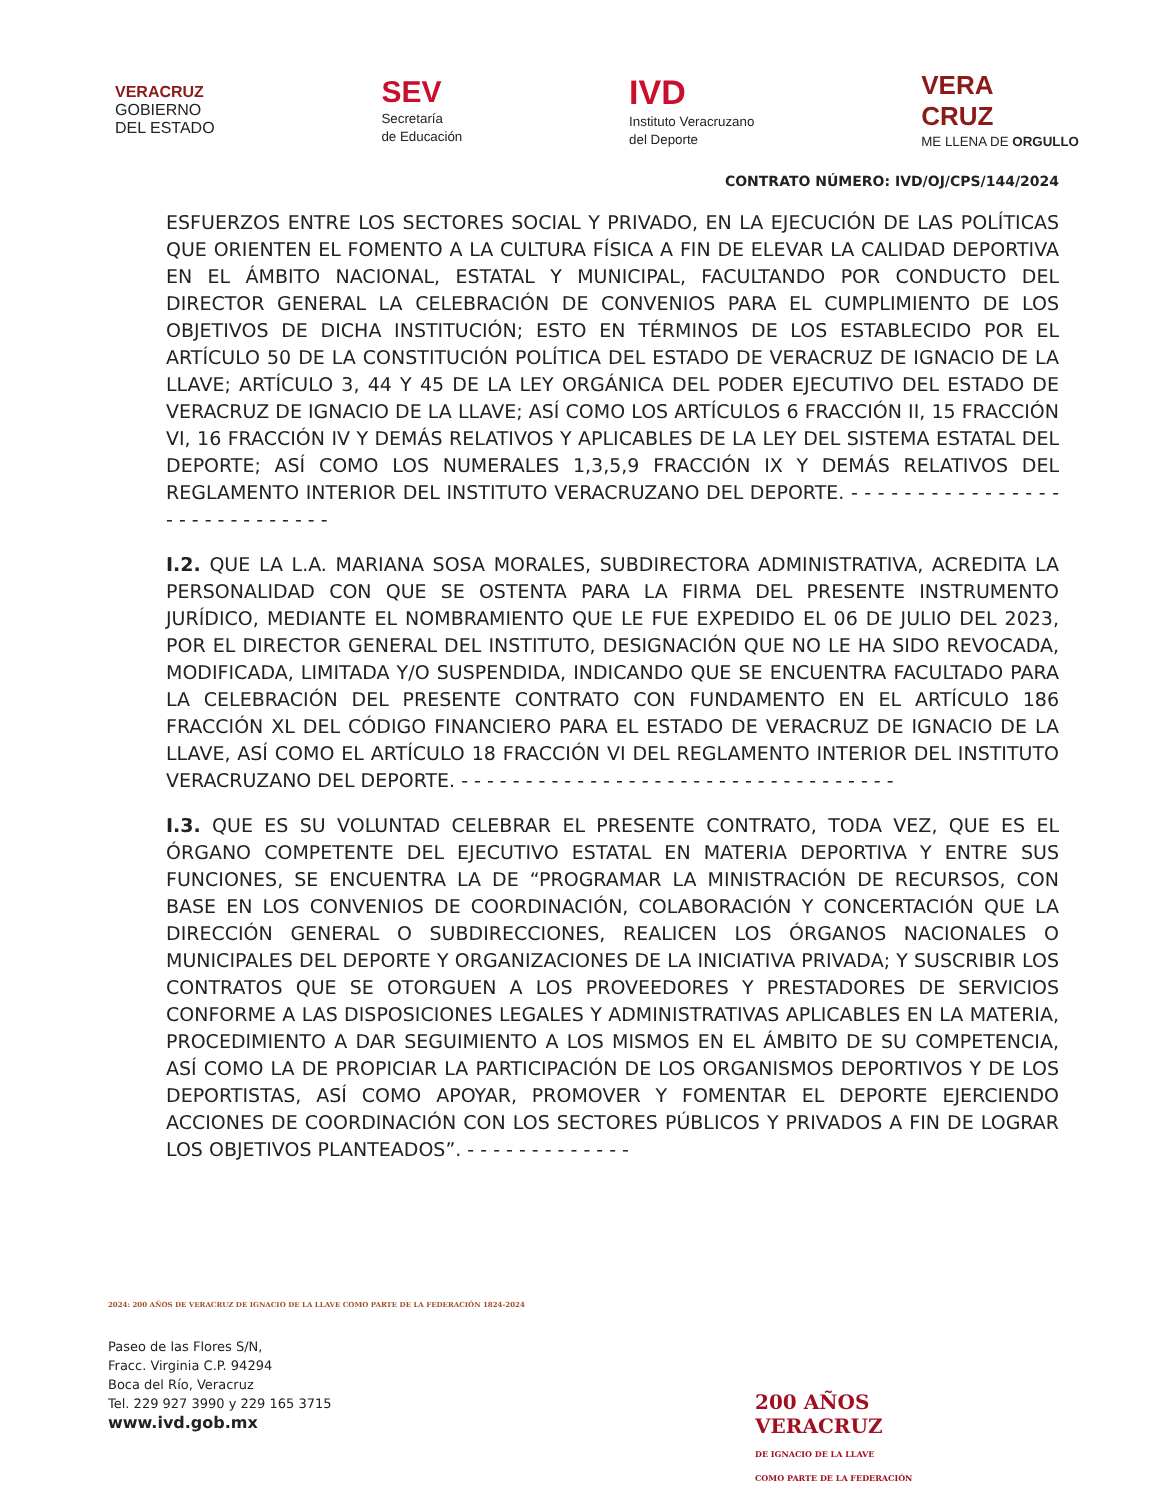VERACRUZ
GOBIERNO
DEL ESTADO
SEV
Secretaría
de Educación
IVD
Instituto Veracruzano
del Deporte
VERA
CRUZ
ME LLENA DE ORGULLO
CONTRATO NÚMERO: IVD/OJ/CPS/144/2024
ESFUERZOS ENTRE LOS SECTORES SOCIAL Y PRIVADO, EN LA EJECUCIÓN DE LAS POLÍTICAS QUE ORIENTEN EL FOMENTO A LA CULTURA FÍSICA A FIN DE ELEVAR LA CALIDAD DEPORTIVA EN EL ÁMBITO NACIONAL, ESTATAL Y MUNICIPAL, FACULTANDO POR CONDUCTO DEL DIRECTOR GENERAL LA CELEBRACIÓN DE CONVENIOS PARA EL CUMPLIMIENTO DE LOS OBJETIVOS DE DICHA INSTITUCIÓN; ESTO EN TÉRMINOS DE LOS ESTABLECIDO POR EL ARTÍCULO 50 DE LA CONSTITUCIÓN POLÍTICA DEL ESTADO DE VERACRUZ DE IGNACIO DE LA LLAVE; ARTÍCULO 3, 44 Y 45 DE LA LEY ORGÁNICA DEL PODER EJECUTIVO DEL ESTADO DE VERACRUZ DE IGNACIO DE LA LLAVE; ASÍ COMO LOS ARTÍCULOS 6 FRACCIÓN II, 15 FRACCIÓN VI, 16 FRACCIÓN IV Y DEMÁS RELATIVOS Y APLICABLES DE LA LEY DEL SISTEMA ESTATAL DEL DEPORTE; ASÍ COMO LOS NUMERALES 1,3,5,9 FRACCIÓN IX Y DEMÁS RELATIVOS DEL REGLAMENTO INTERIOR DEL INSTITUTO VERACRUZANO DEL DEPORTE. - - - - - - - - - - - - - - - - - - - - - - - - - - - - -
I.2. QUE LA L.A. MARIANA SOSA MORALES, SUBDIRECTORA ADMINISTRATIVA, ACREDITA LA PERSONALIDAD CON QUE SE OSTENTA PARA LA FIRMA DEL PRESENTE INSTRUMENTO JURÍDICO, MEDIANTE EL NOMBRAMIENTO QUE LE FUE EXPEDIDO EL 06 DE JULIO DEL 2023, POR EL DIRECTOR GENERAL DEL INSTITUTO, DESIGNACIÓN QUE NO LE HA SIDO REVOCADA, MODIFICADA, LIMITADA Y/O SUSPENDIDA, INDICANDO QUE SE ENCUENTRA FACULTADO PARA LA CELEBRACIÓN DEL PRESENTE CONTRATO CON FUNDAMENTO EN EL ARTÍCULO 186 FRACCIÓN XL DEL CÓDIGO FINANCIERO PARA EL ESTADO DE VERACRUZ DE IGNACIO DE LA LLAVE, ASÍ COMO EL ARTÍCULO 18 FRACCIÓN VI DEL REGLAMENTO INTERIOR DEL INSTITUTO VERACRUZANO DEL DEPORTE. - - - - - - - - - - - - - - - - - - - - - - - - - - - - - - - - - -
I.3. QUE ES SU VOLUNTAD CELEBRAR EL PRESENTE CONTRATO, TODA VEZ, QUE ES EL ÓRGANO COMPETENTE DEL EJECUTIVO ESTATAL EN MATERIA DEPORTIVA Y ENTRE SUS FUNCIONES, SE ENCUENTRA LA DE “PROGRAMAR LA MINISTRACIÓN DE RECURSOS, CON BASE EN LOS CONVENIOS DE COORDINACIÓN, COLABORACIÓN Y CONCERTACIÓN QUE LA DIRECCIÓN GENERAL O SUBDIRECCIONES, REALICEN LOS ÓRGANOS NACIONALES O MUNICIPALES DEL DEPORTE Y ORGANIZACIONES DE LA INICIATIVA PRIVADA; Y SUSCRIBIR LOS CONTRATOS QUE SE OTORGUEN A LOS PROVEEDORES Y PRESTADORES DE SERVICIOS CONFORME A LAS DISPOSICIONES LEGALES Y ADMINISTRATIVAS APLICABLES EN LA MATERIA, PROCEDIMIENTO A DAR SEGUIMIENTO A LOS MISMOS EN EL ÁMBITO DE SU COMPETENCIA, ASÍ COMO LA DE PROPICIAR LA PARTICIPACIÓN DE LOS ORGANISMOS DEPORTIVOS Y DE LOS DEPORTISTAS, ASÍ COMO APOYAR, PROMOVER Y FOMENTAR EL DEPORTE EJERCIENDO ACCIONES DE COORDINACIÓN CON LOS SECTORES PÚBLICOS Y PRIVADOS A FIN DE LOGRAR LOS OBJETIVOS PLANTEADOS”. - - - - - - - - - - - - -
2024: 200 AÑOS DE VERACRUZ DE IGNACIO DE LA LLAVE COMO PARTE DE LA FEDERACIÓN 1824-2024
Paseo de las Flores S/N,
Fracc. Virginia C.P. 94294
Boca del Río, Veracruz
Tel. 229 927 3990 y 229 165 3715
www.ivd.gob.mx
200 AÑOS
VERACRUZ
DE IGNACIO DE LA LLAVE
COMO PARTE DE LA FEDERACIÓN